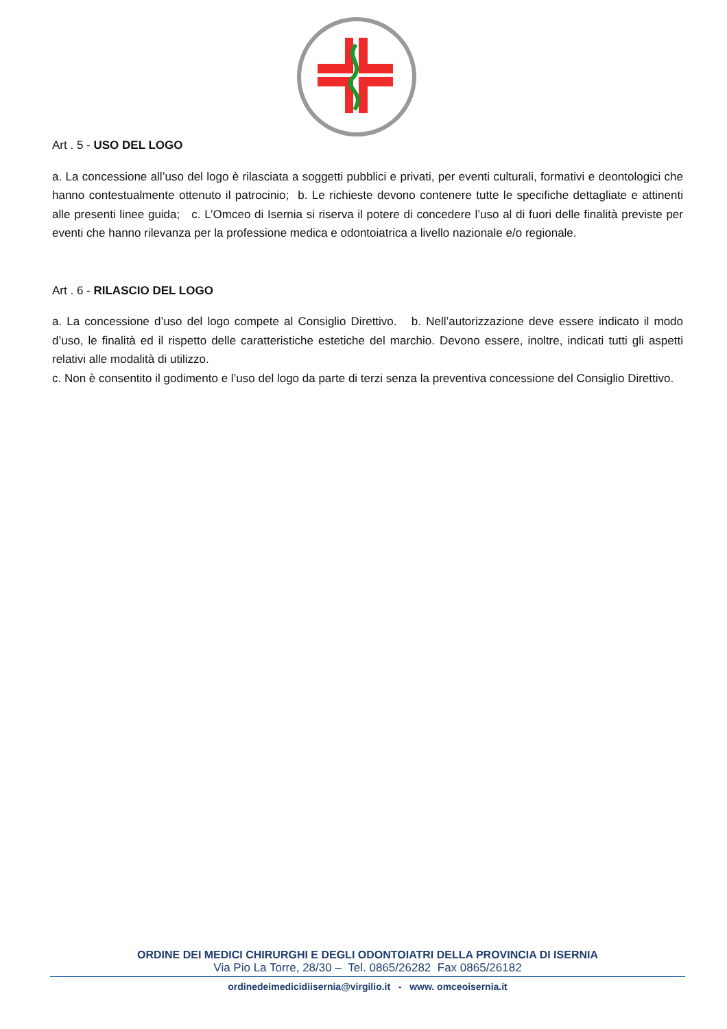Art . 5 - USO DEL LOGO
a. La concessione all’uso del logo è rilasciata a soggetti pubblici e privati, per eventi culturali, formativi e deontologici che hanno contestualmente ottenuto il patrocinio; b. Le richieste devono contenere tutte le specifiche dettagliate e attinenti alle presenti linee guida; c. L’Omceo di Isernia si riserva il potere di concedere l’uso al di fuori delle finalità previste per eventi che hanno rilevanza per la professione medica e odontoiatrica a livello nazionale e/o regionale.
Art . 6 - RILASCIO DEL LOGO
a. La concessione d’uso del logo compete al Consiglio Direttivo. b. Nell’autorizzazione deve essere indicato il modo d’uso, le finalità ed il rispetto delle caratteristiche estetiche del marchio. Devono essere, inoltre, indicati tutti gli aspetti relativi alle modalità di utilizzo.
c. Non è consentito il godimento e l’uso del logo da parte di terzi senza la preventiva concessione del Consiglio Direttivo.
ORDINE DEI MEDICI CHIRURGHI E DEGLI ODONTOIATRI DELLA PROVINCIA DI ISERNIA
Via Pio La Torre, 28/30 – Tel. 0865/26282 Fax 0865/26182
ordinedeimedicidiisernia@virgilio.it - www. omceoisernia.it